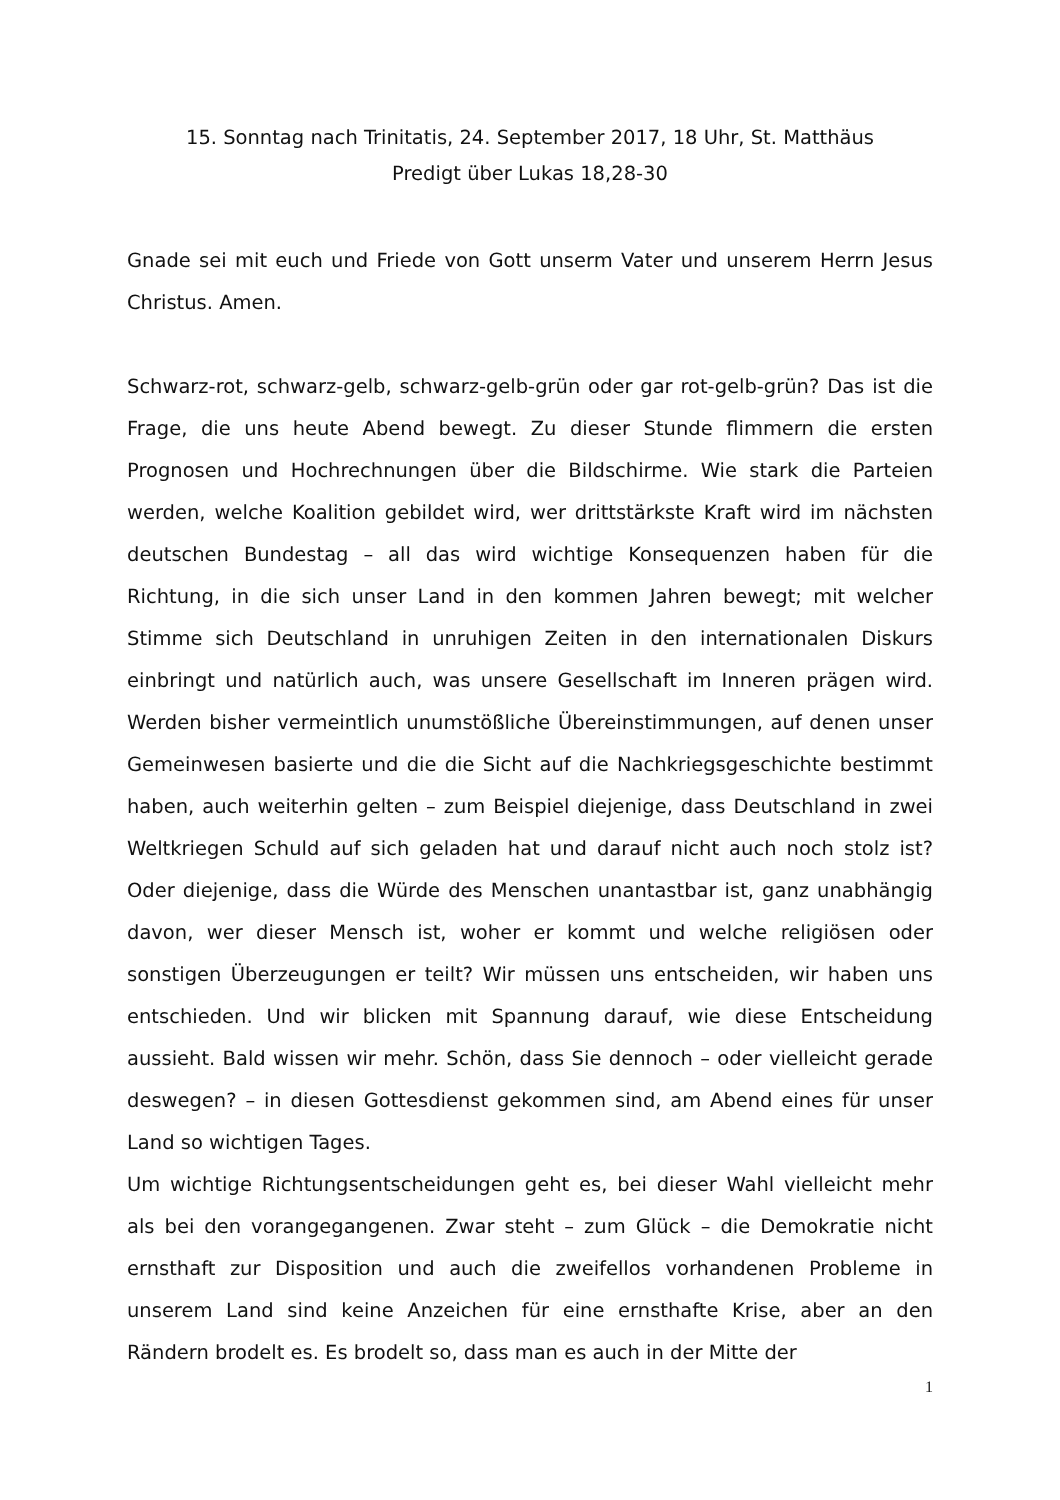15. Sonntag nach Trinitatis, 24. September 2017, 18 Uhr, St. Matthäus
Predigt über Lukas 18,28-30
Gnade sei mit euch und Friede von Gott unserm Vater und unserem Herrn Jesus Christus. Amen.
Schwarz-rot, schwarz-gelb, schwarz-gelb-grün oder gar rot-gelb-grün? Das ist die Frage, die uns heute Abend bewegt. Zu dieser Stunde flimmern die ersten Prognosen und Hochrechnungen über die Bildschirme. Wie stark die Parteien werden, welche Koalition gebildet wird, wer drittstärkste Kraft wird im nächsten deutschen Bundestag – all das wird wichtige Konsequenzen haben für die Richtung, in die sich unser Land in den kommen Jahren bewegt; mit welcher Stimme sich Deutschland in unruhigen Zeiten in den internationalen Diskurs einbringt und natürlich auch, was unsere Gesellschaft im Inneren prägen wird. Werden bisher vermeintlich unumstößliche Übereinstimmungen, auf denen unser Gemeinwesen basierte und die die Sicht auf die Nachkriegsgeschichte bestimmt haben, auch weiterhin gelten – zum Beispiel diejenige, dass Deutschland in zwei Weltkriegen Schuld auf sich geladen hat und darauf nicht auch noch stolz ist? Oder diejenige, dass die Würde des Menschen unantastbar ist, ganz unabhängig davon, wer dieser Mensch ist, woher er kommt und welche religiösen oder sonstigen Überzeugungen er teilt? Wir müssen uns entscheiden, wir haben uns entschieden. Und wir blicken mit Spannung darauf, wie diese Entscheidung aussieht. Bald wissen wir mehr. Schön, dass Sie dennoch – oder vielleicht gerade deswegen? – in diesen Gottesdienst gekommen sind, am Abend eines für unser Land so wichtigen Tages.
Um wichtige Richtungsentscheidungen geht es, bei dieser Wahl vielleicht mehr als bei den vorangegangenen. Zwar steht – zum Glück – die Demokratie nicht ernsthaft zur Disposition und auch die zweifellos vorhandenen Probleme in unserem Land sind keine Anzeichen für eine ernsthafte Krise, aber an den Rändern brodelt es. Es brodelt so, dass man es auch in der Mitte der
1